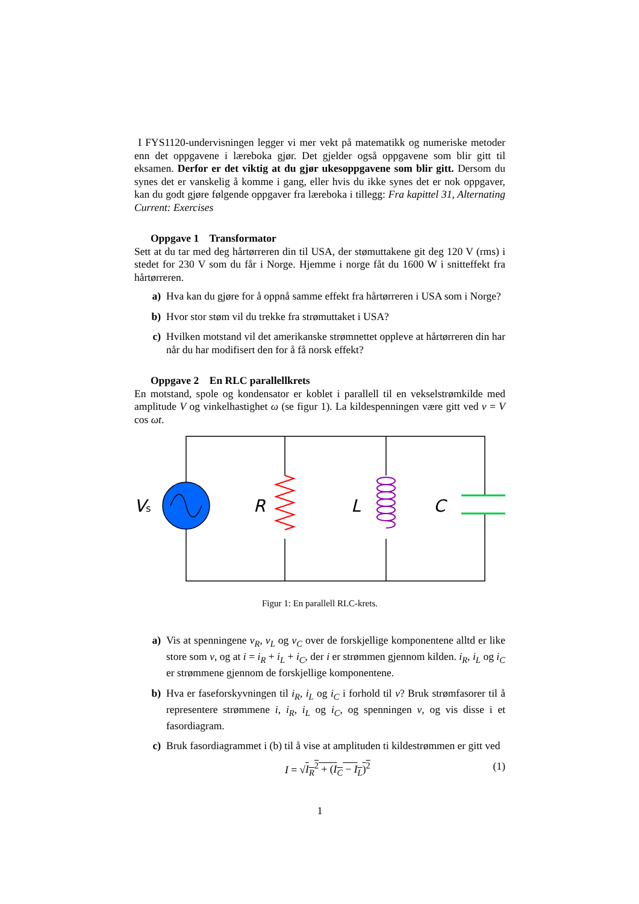I FYS1120-undervisningen legger vi mer vekt på matematikk og numeriske metoder enn det oppgavene i læreboka gjør. Det gjelder også oppgavene som blir gitt til eksamen. Derfor er det viktig at du gjør ukesoppgavene som blir gitt. Dersom du synes det er vanskelig å komme i gang, eller hvis du ikke synes det er nok oppgaver, kan du godt gjøre følgende oppgaver fra læreboka i tillegg: Fra kapittel 31, Alternating Current: Exercises
Oppgave 1 Transformator
Sett at du tar med deg hårtørreren din til USA, der stømuttakene git deg 120 V (rms) i stedet for 230 V som du får i Norge. Hjemme i norge fåt du 1600 W i snitteffekt fra hårtørreren.
a) Hva kan du gjøre for å oppnå samme effekt fra hårtørreren i USA som i Norge?
b) Hvor stor støm vil du trekke fra strømuttaket i USA?
c) Hvilken motstand vil det amerikanske strømnettet oppleve at hårtørreren din har når du har modifisert den for å få norsk effekt?
Oppgave 2 En RLC parallellkrets
En motstand, spole og kondensator er koblet i parallell til en vekselstrømkilde med amplitude V og vinkelhastighet ω (se figur 1). La kildespenningen være gitt ved v = V cos ωt.
Vs
R
L
C
Figur 1: En parallell RLC-krets.
a) Vis at spenningene v<sub>R</sub>, v<sub>L</sub> og v<sub>C</sub> over de forskjellige komponentene alltd er like store som v, og at i = i<sub>R</sub> + i<sub>L</sub> + i<sub>C</sub>, der i er strømmen gjennom kilden. i<sub>R</sub>, i<sub>L</sub> og i<sub>C</sub> er strømmene gjennom de forskjellige komponentene.
b) Hva er faseforskyvningen til i<sub>R</sub>, i<sub>L</sub> og i<sub>C</sub> i forhold til v? Bruk strømfasorer til å representere strømmene i, i<sub>R</sub>, i<sub>L</sub> og i<sub>C</sub>, og spenningen v, og vis disse i et fasordiagram.
c) Bruk fasordiagrammet i (b) til å vise at amplituden ti kildestrømmen er gitt ved
I = √I<sub>R</sub><sup>2</sup> + (I<sub>C</sub> − I<sub>L</sub>)<sup>2</sup> (1)
1